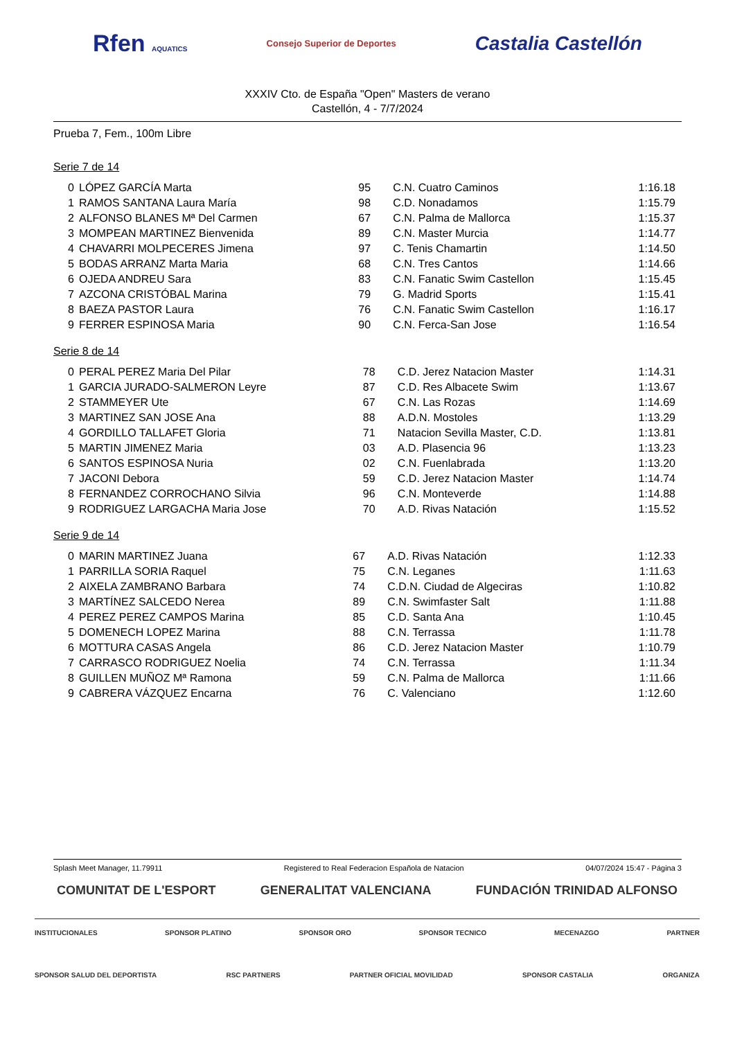Rfen AQUATICS Consejo Superior de Deportes Castalia Castellón
XXXIV Cto. de España "Open" Masters de verano
Castellón, 4 - 7/7/2024
Prueba 7, Fem., 100m Libre
Serie 7 de 14
| 0 | LÓPEZ GARCÍA Marta | 95 | C.N. Cuatro Caminos | 1:16.18 |
| 1 | RAMOS SANTANA Laura María | 98 | C.D. Nonadamos | 1:15.79 |
| 2 | ALFONSO BLANES Mª Del Carmen | 67 | C.N. Palma de Mallorca | 1:15.37 |
| 3 | MOMPEAN MARTINEZ Bienvenida | 89 | C.N. Master Murcia | 1:14.77 |
| 4 | CHAVARRI MOLPECERES Jimena | 97 | C. Tenis Chamartin | 1:14.50 |
| 5 | BODAS ARRANZ Marta Maria | 68 | C.N. Tres Cantos | 1:14.66 |
| 6 | OJEDA ANDREU Sara | 83 | C.N. Fanatic Swim Castellon | 1:15.45 |
| 7 | AZCONA CRISTÓBAL Marina | 79 | G. Madrid Sports | 1:15.41 |
| 8 | BAEZA PASTOR Laura | 76 | C.N. Fanatic Swim Castellon | 1:16.17 |
| 9 | FERRER ESPINOSA Maria | 90 | C.N. Ferca-San Jose | 1:16.54 |
Serie 8 de 14
| 0 | PERAL PEREZ Maria Del Pilar | 78 | C.D. Jerez Natacion Master | 1:14.31 |
| 1 | GARCIA JURADO-SALMERON Leyre | 87 | C.D. Res Albacete Swim | 1:13.67 |
| 2 | STAMMEYER Ute | 67 | C.N. Las Rozas | 1:14.69 |
| 3 | MARTINEZ SAN JOSE Ana | 88 | A.D.N. Mostoles | 1:13.29 |
| 4 | GORDILLO TALLAFET Gloria | 71 | Natacion Sevilla Master, C.D. | 1:13.81 |
| 5 | MARTIN JIMENEZ Maria | 03 | A.D. Plasencia 96 | 1:13.23 |
| 6 | SANTOS ESPINOSA Nuria | 02 | C.N. Fuenlabrada | 1:13.20 |
| 7 | JACONI Debora | 59 | C.D. Jerez Natacion Master | 1:14.74 |
| 8 | FERNANDEZ CORROCHANO Silvia | 96 | C.N. Monteverde | 1:14.88 |
| 9 | RODRIGUEZ LARGACHA Maria Jose | 70 | A.D. Rivas Natación | 1:15.52 |
Serie 9 de 14
| 0 | MARIN MARTINEZ Juana | 67 | A.D. Rivas Natación | 1:12.33 |
| 1 | PARRILLA SORIA Raquel | 75 | C.N. Leganes | 1:11.63 |
| 2 | AIXELA ZAMBRANO Barbara | 74 | C.D.N. Ciudad de Algeciras | 1:10.82 |
| 3 | MARTÍNEZ SALCEDO Nerea | 89 | C.N. Swimfaster Salt | 1:11.88 |
| 4 | PEREZ PEREZ CAMPOS Marina | 85 | C.D. Santa Ana | 1:10.45 |
| 5 | DOMENECH LOPEZ Marina | 88 | C.N. Terrassa | 1:11.78 |
| 6 | MOTTURA CASAS Angela | 86 | C.D. Jerez Natacion Master | 1:10.79 |
| 7 | CARRASCO RODRIGUEZ Noelia | 74 | C.N. Terrassa | 1:11.34 |
| 8 | GUILLEN MUÑOZ Mª Ramona | 59 | C.N. Palma de Mallorca | 1:11.66 |
| 9 | CABRERA VÁZQUEZ Encarna | 76 | C. Valenciano | 1:12.60 |
Splash Meet Manager, 11.79911 Registered to Real Federacion Española de Natacion 04/07/2024 15:47 - Página 3
COMUNITAT DE L'ESPORT GENERALITAT VALENCIANA FUNDACIÓN TRINIDAD ALFONSO
INSTITUCIONALES SPONSOR PLATINO SPONSOR ORO SPONSOR TECNICO MECENAZGO PARTNER
SPONSOR SALUD DEL DEPORTISTA RSC PARTNERS PARTNER OFICIAL MOVILIDAD SPONSOR CASTALIA ORGANIZA